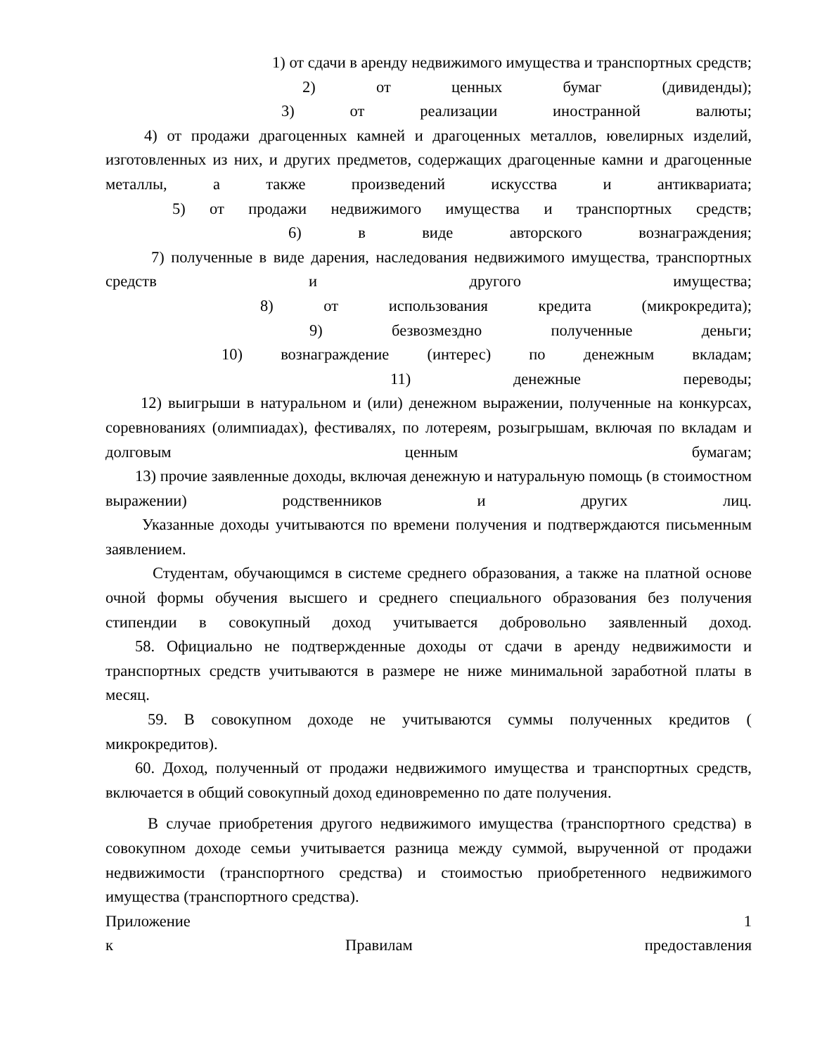1) от сдачи в аренду недвижимого имущества и транспортных средств;
2) от ценных бумаг (дивиденды);
3) от реализации иностранной валюты;
4) от продажи драгоценных камней и драгоценных металлов, ювелирных изделий, изготовленных из них, и других предметов, содержащих драгоценные камни и драгоценные металлы, а также произведений искусства и антиквариата;
5) от продажи недвижимого имущества и транспортных средств;
6) в виде авторского вознаграждения;
7) полученные в виде дарения, наследования недвижимого имущества, транспортных средств и другого имущества;
8) от использования кредита (микрокредита);
9) безвозмездно полученные деньги;
10) вознаграждение (интерес) по денежным вкладам;
11) денежные переводы;
12) выигрыши в натуральном и (или) денежном выражении, полученные на конкурсах, соревнованиях (олимпиадах), фестивалях, по лотереям, розыгрышам, включая по вкладам и долговым ценным бумагам;
13) прочие заявленные доходы, включая денежную и натуральную помощь (в стоимостном выражении) родственников и других лиц.
Указанные доходы учитываются по времени получения и подтверждаются письменным заявлением.
Студентам, обучающимся в системе среднего образования, а также на платной основе очной формы обучения высшего и среднего специального образования без получения стипендии в совокупный доход учитывается добровольно заявленный доход.
58. Официально не подтвержденные доходы от сдачи в аренду недвижимости и транспортных средств учитываются в размере не ниже минимальной заработной платы в месяц.
59. В совокупном доходе не учитываются суммы полученных кредитов ( микрокредитов).
60. Доход, полученный от продажи недвижимого имущества и транспортных средств, включается в общий совокупный доход единовременно по дате получения.
В случае приобретения другого недвижимого имущества (транспортного средства) в совокупном доходе семьи учитывается разница между суммой, вырученной от продажи недвижимости (транспортного средства) и стоимостью приобретенного недвижимого имущества (транспортного средства).
Приложение 1
к Правилам предоставления